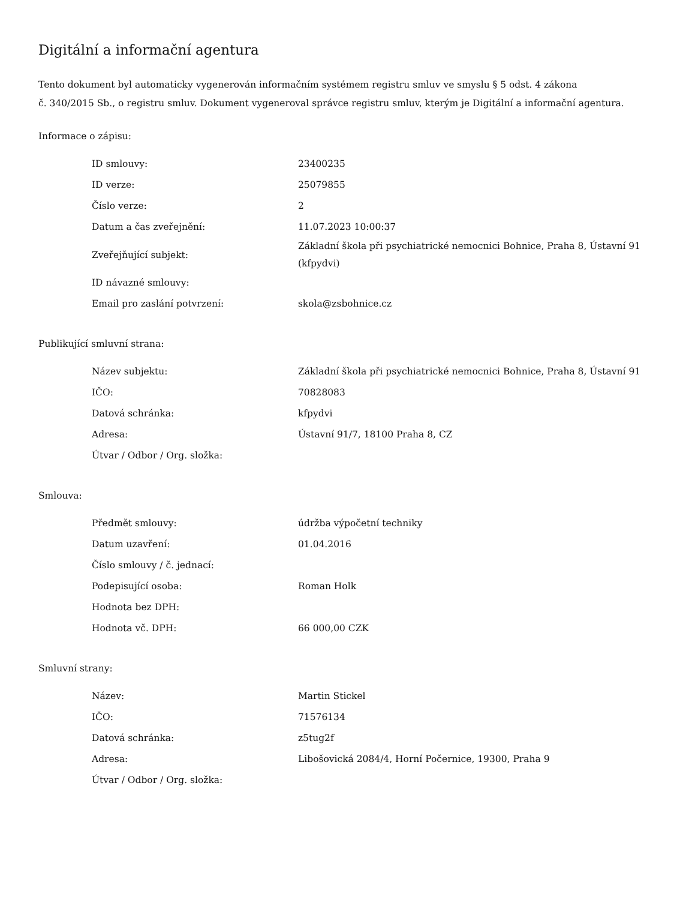Digitální a informační agentura
Tento dokument byl automaticky vygenerován informačním systémem registru smluv ve smyslu § 5 odst. 4 zákona
č. 340/2015 Sb., o registru smluv. Dokument vygeneroval správce registru smluv, kterým je Digitální a informační agentura.
Informace o zápisu:
| ID smlouvy: | 23400235 |
| ID verze: | 25079855 |
| Číslo verze: | 2 |
| Datum a čas zveřejnění: | 11.07.2023 10:00:37 |
| Zveřejňující subjekt: | Základní škola při psychiatrické nemocnici Bohnice, Praha 8, Ústavní 91 (kfpydvi) |
| ID návazné smlouvy: | |
| Email pro zaslání potvrzení: | skola@zsbohnice.cz |
Publikující smluvní strana:
| Název subjektu: | Základní škola při psychiatrické nemocnici Bohnice, Praha 8, Ústavní 91 |
| IČO: | 70828083 |
| Datová schránka: | kfpydvi |
| Adresa: | Ústavní 91/7, 18100 Praha 8, CZ |
| Útvar / Odbor / Org. složka: | |
Smlouva:
| Předmět smlouvy: | údržba výpočetní techniky |
| Datum uzavření: | 01.04.2016 |
| Číslo smlouvy / č. jednací: | |
| Podepisující osoba: | Roman Holk |
| Hodnota bez DPH: | |
| Hodnota vč. DPH: | 66 000,00 CZK |
Smluvní strany:
| Název: | Martin Stickel |
| IČO: | 71576134 |
| Datová schránka: | z5tug2f |
| Adresa: | Libošovická 2084/4, Horní Počernice, 19300, Praha 9 |
| Útvar / Odbor / Org. složka: | |